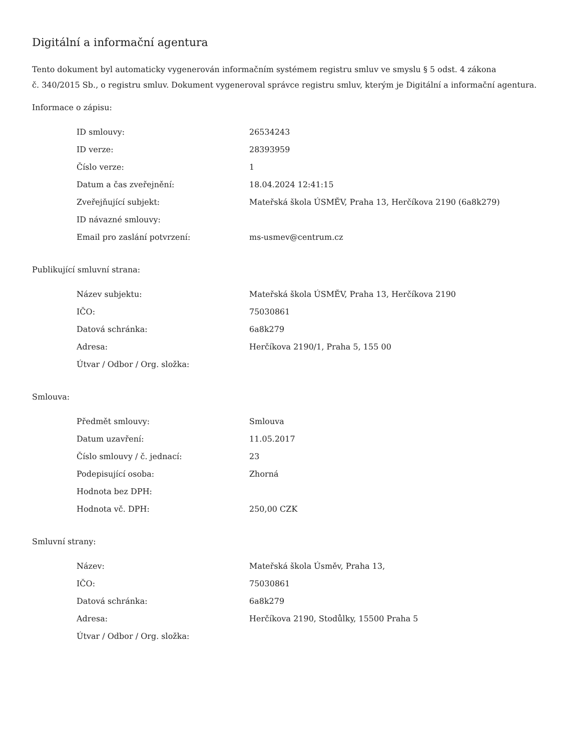Digitální a informační agentura
Tento dokument byl automaticky vygenerován informačním systémem registru smluv ve smyslu § 5 odst. 4 zákona
č. 340/2015 Sb., o registru smluv. Dokument vygeneroval správce registru smluv, kterým je Digitální a informační agentura.
Informace o zápisu:
| ID smlouvy: | 26534243 |
| ID verze: | 28393959 |
| Číslo verze: | 1 |
| Datum a čas zveřejnění: | 18.04.2024 12:41:15 |
| Zveřejňující subjekt: | Mateřská škola ÚSMĚV, Praha 13, Herčíkova 2190 (6a8k279) |
| ID návazné smlouvy: | |
| Email pro zaslání potvrzení: | ms-usmev@centrum.cz |
Publikující smluvní strana:
| Název subjektu: | Mateřská škola ÚSMĚV, Praha 13, Herčíkova 2190 |
| IČO: | 75030861 |
| Datová schránka: | 6a8k279 |
| Adresa: | Herčíkova 2190/1, Praha 5, 155 00 |
| Útvar / Odbor / Org. složka: | |
Smlouva:
| Předmět smlouvy: | Smlouva |
| Datum uzavření: | 11.05.2017 |
| Číslo smlouvy / č. jednací: | 23 |
| Podepisující osoba: | Zhorná |
| Hodnota bez DPH: | |
| Hodnota vč. DPH: | 250,00 CZK |
Smluvní strany:
| Název: | Mateřská škola Úsměv, Praha 13, |
| IČO: | 75030861 |
| Datová schránka: | 6a8k279 |
| Adresa: | Herčíkova 2190, Stodůlky, 15500 Praha 5 |
| Útvar / Odbor / Org. složka: | |